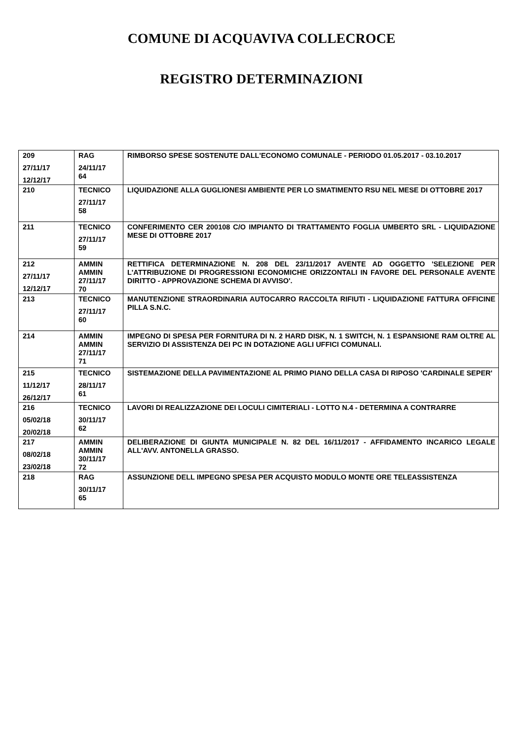COMUNE DI ACQUAVIVA COLLECROCE
REGISTRO DETERMINAZIONI
| 209 27/11/17 12/12/17 | RAG 24/11/17 64 | RIMBORSO SPESE SOSTENUTE DALL'ECONOMO COMUNALE - PERIODO 01.05.2017 - 03.10.2017 |
| 210 | TECNICO 27/11/17 58 | LIQUIDAZIONE ALLA GUGLIONESI AMBIENTE PER LO SMATIMENTO RSU NEL MESE DI OTTOBRE 2017 |
| 211 | TECNICO 27/11/17 59 | CONFERIMENTO CER 200108 C/O IMPIANTO DI TRATTAMENTO FOGLIA UMBERTO SRL - LIQUIDAZIONE MESE DI OTTOBRE 2017 |
| 212 27/11/17 12/12/17 | AMMIN AMMIN 27/11/17 70 | RETTIFICA DETERMINAZIONE N. 208 DEL 23/11/2017 AVENTE AD OGGETTO 'SELEZIONE PER L'ATTRIBUZIONE DI PROGRESSIONI ECONOMICHE ORIZZONTALI IN FAVORE DEL PERSONALE AVENTE DIRITTO - APPROVAZIONE SCHEMA DI AVVISO'. |
| 213 | TECNICO 27/11/17 60 | MANUTENZIONE STRAORDINARIA AUTOCARRO RACCOLTA RIFIUTI - LIQUIDAZIONE FATTURA OFFICINE PILLA S.N.C. |
| 214 | AMMIN AMMIN 27/11/17 71 | IMPEGNO DI SPESA PER FORNITURA DI N. 2 HARD DISK, N. 1 SWITCH, N. 1 ESPANSIONE RAM OLTRE AL SERVIZIO DI ASSISTENZA DEI PC IN DOTAZIONE AGLI UFFICI COMUNALI. |
| 215 11/12/17 26/12/17 | TECNICO 28/11/17 61 | SISTEMAZIONE DELLA PAVIMENTAZIONE AL PRIMO PIANO DELLA CASA DI RIPOSO 'CARDINALE SEPER' |
| 216 05/02/18 20/02/18 | TECNICO 30/11/17 62 | LAVORI DI REALIZZAZIONE DEI LOCULI CIMITERIALI - LOTTO N.4 - DETERMINA A CONTRARRE |
| 217 08/02/18 23/02/18 | AMMIN AMMIN 30/11/17 72 | DELIBERAZIONE DI GIUNTA MUNICIPALE N. 82 DEL 16/11/2017 - AFFIDAMENTO INCARICO LEGALE ALL'AVV. ANTONELLA GRASSO. |
| 218 | RAG 30/11/17 65 | ASSUNZIONE DELL IMPEGNO SPESA PER ACQUISTO MODULO MONTE ORE TELEASSISTENZA |